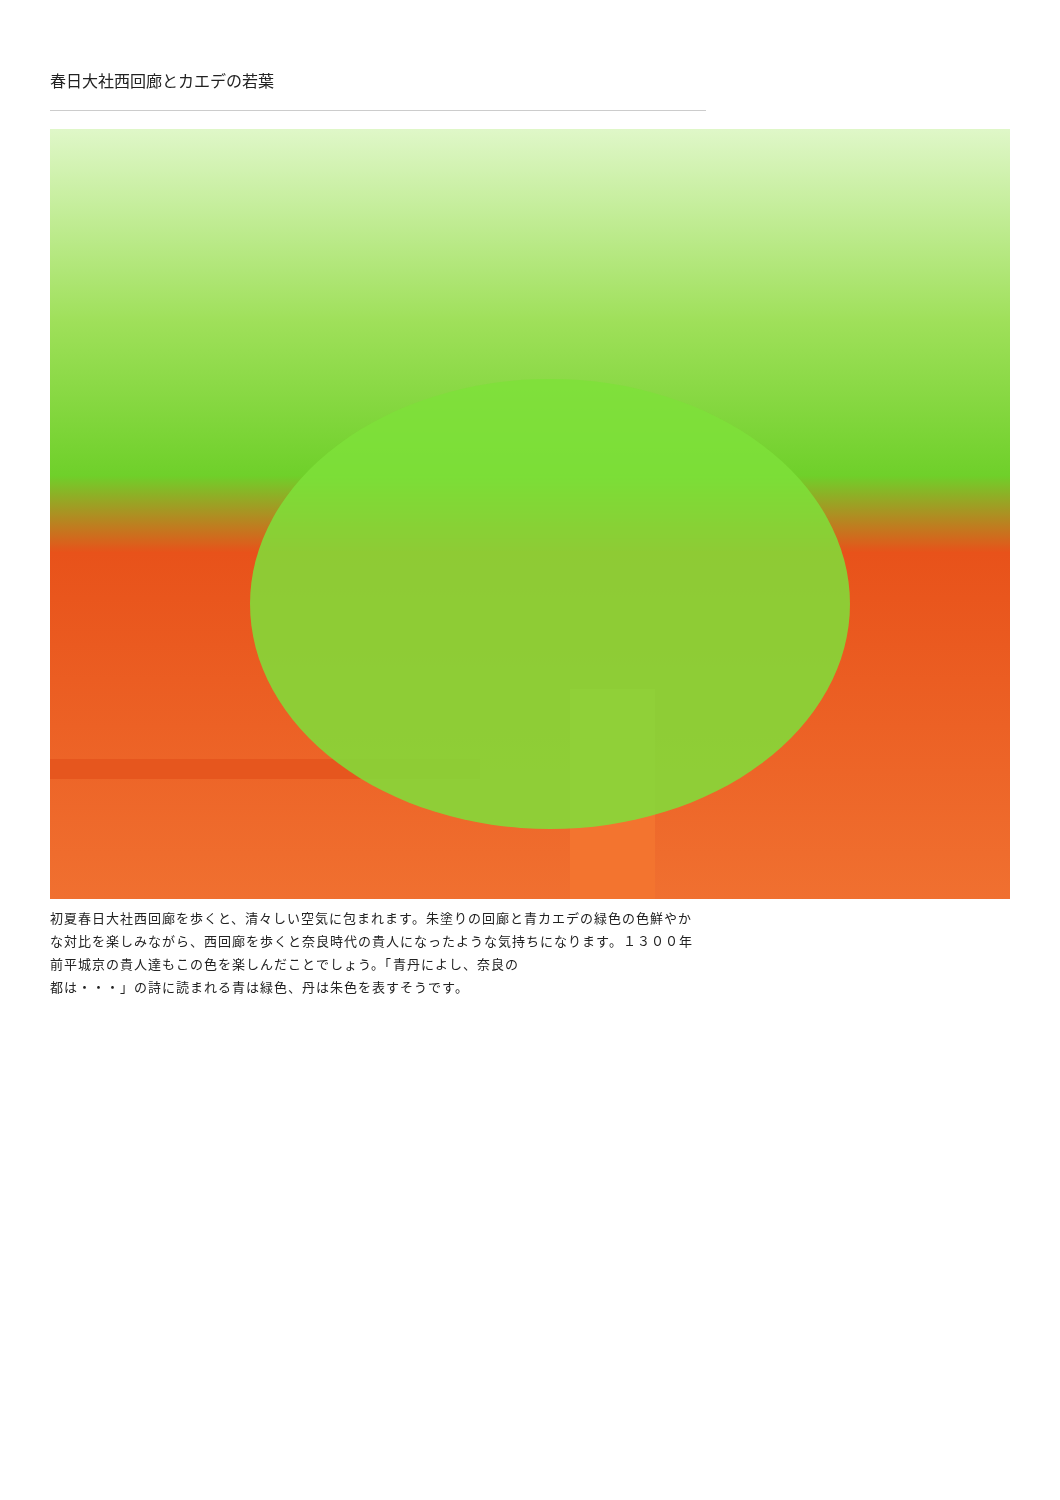春日大社西回廊とカエデの若葉
初夏春日大社西回廊を歩くと、清々しい空気に包まれます。朱塗りの回廊と青カエデの緑色の色鮮やかな対比を楽しみながら、西回廊を歩くと奈良時代の貴人になったような気持ちになります。１３００年前平城京の貴人達もこの色を楽しんだことでしょう。「青丹によし、奈良の
都は・・・」の詩に読まれる青は緑色、丹は朱色を表すそうです。